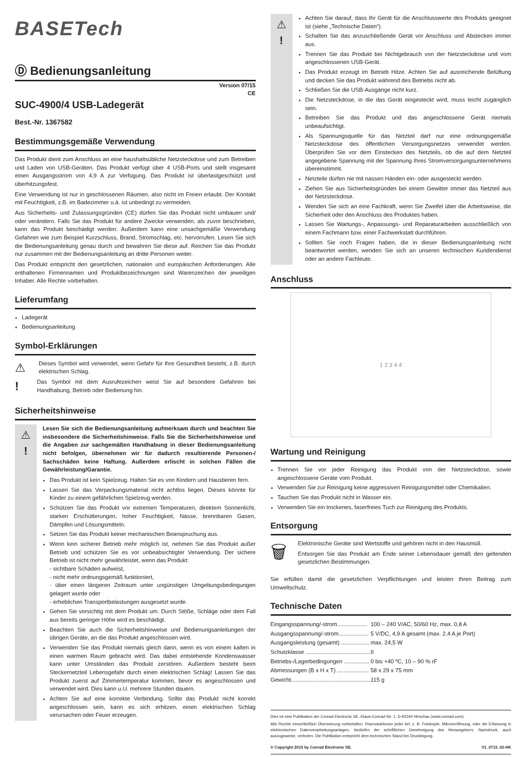BASETech
Ⓓ Bedienungsanleitung
Version 07/15
CE
SUC-4900/4 USB-Ladegerät
Best.-Nr. 1367582
Bestimmungsgemäße Verwendung
Das Produkt dient zum Anschluss an eine haushaltsübliche Netzsteckdose und zum Betreiben und Laden von USB-Geräten. Das Produkt verfügt über 4 USB-Ports und stellt insgesamt einen Ausgangsstrom von 4,9 A zur Verfügung. Das Produkt ist überlastgeschützt und überhitzungsfest.
Eine Verwendung ist nur in geschlossenen Räumen, also nicht im Freien erlaubt. Der Kontakt mit Feuchtigkeit, z.B. im Badezimmer u.ä. ist unbedingt zu vermeiden.
Aus Sicherheits- und Zulassungsgründen (CE) dürfen Sie das Produkt nicht umbauen und/ oder verändern. Falls Sie das Produkt für andere Zwecke verwenden, als zuvor beschrieben, kann das Produkt beschädigt werden. Außerdem kann eine unsachgemäße Verwendung Gefahren wie zum Beispiel Kurzschluss, Brand, Stromschlag, etc. hervorrufen. Lesen Sie sich die Bedienungsanleitung genau durch und bewahren Sie diese auf. Reichen Sie das Produkt nur zusammen mit der Bedienungsanleitung an dritte Personen weiter.
Das Produkt entspricht den gesetzlichen, nationalen und europäischen Anforderungen. Alle enthaltenen Firmennamen und Produktbezeichnungen sind Warenzeichen der jeweiligen Inhaber. Alle Rechte vorbehalten.
Lieferumfang
Ladegerät
Bedienungsanleitung
Symbol-Erklärungen
⚠
Dieses Symbol wird verwendet, wenn Gefahr für Ihre Gesundheit besteht, z.B. durch elektrischen Schlag.
!
Das Symbol mit dem Ausrufezeichen weist Sie auf besondere Gefahren bei Handhabung, Betrieb oder Bedienung hin.
Sicherheitshinweise
⚠
!
Lesen Sie sich die Bedienungsanleitung aufmerksam durch und beachten Sie insbesondere die Sicherheitshinweise. Falls Sie die Sicherheitshinweise und die Angaben zur sachgemäßen Handhabung in dieser Bedienungsanleitung nicht befolgen, übernehmen wir für dadurch resultierende Personen-/ Sachschäden keine Haftung. Außerdem erlischt in solchen Fällen die Gewährleistung/Garantie.
Das Produkt ist kein Spielzeug. Halten Sie es von Kindern und Haustieren fern.
Lassen Sie das Verpackungsmaterial nicht achtlos liegen. Dieses könnte für Kinder zu einem gefährlichen Spielzeug werden.
Schützen Sie das Produkt vor extremen Temperaturen, direktem Sonnenlicht, starken Erschütterungen, hoher Feuchtigkeit, Nässe, brennbaren Gasen, Dämpfen und Lösungsmitteln.
Setzen Sie das Produkt keiner mechanischen Beanspruchung aus.
Wenn kein sicherer Betrieb mehr möglich ist, nehmen Sie das Produkt außer Betrieb und schützen Sie es vor unbeabsichtigter Verwendung. Der sichere Betrieb ist nicht mehr gewährleistet, wenn das Produkt:
- sichtbare Schäden aufweist,
- nicht mehr ordnungsgemäß funktioniert,
- über einen längeren Zeitraum unter ungünstigen Umgebungsbedingungen gelagert wurde oder
- erheblichen Transportbelastungen ausgesetzt wurde.
Gehen Sie vorsichtig mit dem Produkt um. Durch Stöße, Schläge oder dem Fall aus bereits geringer Höhe wird es beschädigt.
Beachten Sie auch die Sicherheitshinweise und Bedienungsanleitungen der übrigen Geräte, an die das Produkt angeschlossen wird.
Verwenden Sie das Produkt niemals gleich dann, wenn es von einem kalten in einen warmen Raum gebracht wird. Das dabei entstehende Kondenswasser kann unter Umständen das Produkt zerstören. Außerdem besteht beim Steckernetzteil Lebensgefahr durch einen elektrischen Schlag! Lassen Sie das Produkt zuerst auf Zimmertemperatur kommen, bevor es angeschlossen und verwendet wird. Dies kann u.U. mehrere Stunden dauern.
Achten Sie auf eine korrekte Verbindung. Sollte das Produkt nicht korrekt angeschlossen sein, kann es sich erhitzen, einen elektrischen Schlag verursachen oder Feuer erzeugen.
⚠
!
Achten Sie darauf, dass Ihr Gerät für die Anschlusswerte des Produkts geeignet ist (siehe „Technische Daten“).
Schalten Sie das anzuschließende Gerät vor Anschluss und Abstecken immer aus.
Trennen Sie das Produkt bei Nichtgebrauch von der Netzsteckdose und vom angeschlossenen USB-Gerät.
Das Produkt erzeugt im Betrieb Hitze. Achten Sie auf ausreichende Belüftung und decken Sie das Produkt während des Betriebs nicht ab.
Schließen Sie die USB-Ausgänge nicht kurz.
Die Netzsteckdose, in die das Gerät eingesteckt wird, muss leicht zugänglich sein.
Betreiben Sie das Produkt und das angeschlossene Gerät niemals unbeaufsichtigt.
Als Spannungsquelle für das Netzteil darf nur eine ordnungsgemäße Netzsteckdose des öffentlichen Versorgungsnetzes verwendet werden. Überprüfen Sie vor dem Einstecken des Netzteils, ob die auf dem Netzteil angegebene Spannung mit der Spannung Ihres Stromversorgungsunternehmens übereinstimmt.
Netzteile dürfen nie mit nassen Händen ein- oder ausgesteckt werden.
Ziehen Sie aus Sicherheitsgründen bei einem Gewitter immer das Netzteil aus der Netzsteckdose.
Wenden Sie sich an eine Fachkraft, wenn Sie Zweifel über die Arbeitsweise, die Sicherheit oder den Anschluss des Produktes haben.
Lassen Sie Wartungs-, Anpassungs- und Reparaturarbeiten ausschließlich von einem Fachmann bzw. einer Fachwerkstatt durchführen.
Sollten Sie noch Fragen haben, die in dieser Bedienungsanleitung nicht beantwortet werden, wenden Sie sich an unseren technischen Kundendienst oder an andere Fachleute.
Anschluss
1 2 3 4 4
Wartung und Reinigung
Trennen Sie vor jeder Reinigung das Produkt von der Netzsteckdose, sowie angeschlossene Geräte vom Produkt.
Verwenden Sie zur Reinigung keine aggressiven Reinigungsmittel oder Chemikalien.
Tauchen Sie das Produkt nicht in Wasser ein.
Verwenden Sie ein trockenes, faserfreies Tuch zur Reinigung des Produkts.
Entsorgung
🗑
Elektronische Geräte sind Wertstoffe und gehören nicht in den Hausmüll.
Entsorgen Sie das Produkt am Ende seiner Lebensdauer gemäß den geltenden gesetzlichen Bestimmungen.
Sie erfüllen damit die gesetzlichen Verpflichtungen und leisten Ihren Beitrag zum Umweltschutz.
Technische Daten
| Eingangsspannung/-strom................... | 100 – 240 V/AC, 50/60 Hz, max. 0,8 A |
| Ausgangsspannung/-strom................... | 5 V/DC, 4,9 A gesamt (max. 2,4 A je Port) |
| Ausgangsleistung (gesamt) .................. | max. 24,5 W |
| Schutzklasse ......................................... | II |
| Betriebs-/Lagerbedingungen ................ | 0 bis +40 ºC, 10 – 90 % rF |
| Abmessungen (B x H x T) .................... | 58 x 29 x 75 mm |
| Gewicht.................................................. | 115 g |
Dies ist eine Publikation der Conrad Electronic SE, Klaus-Conrad-Str. 1, D-92240 Hirschau (www.conrad.com).
Alle Rechte einschließlich Übersetzung vorbehalten. Reproduktionen jeder Art, z. B. Fotokopie, Mikroverfilmung, oder die Erfassung in elektronischen Datenverarbeitungsanlagen, bedürfen der schriftlichen Genehmigung des Herausgebers. Nachdruck, auch auszugsweise, verboten. Die Publikation entspricht dem technischen Stand bei Drucklegung.
© Copyright 2015 by Conrad Electronic SE. V1_0715_02-HK